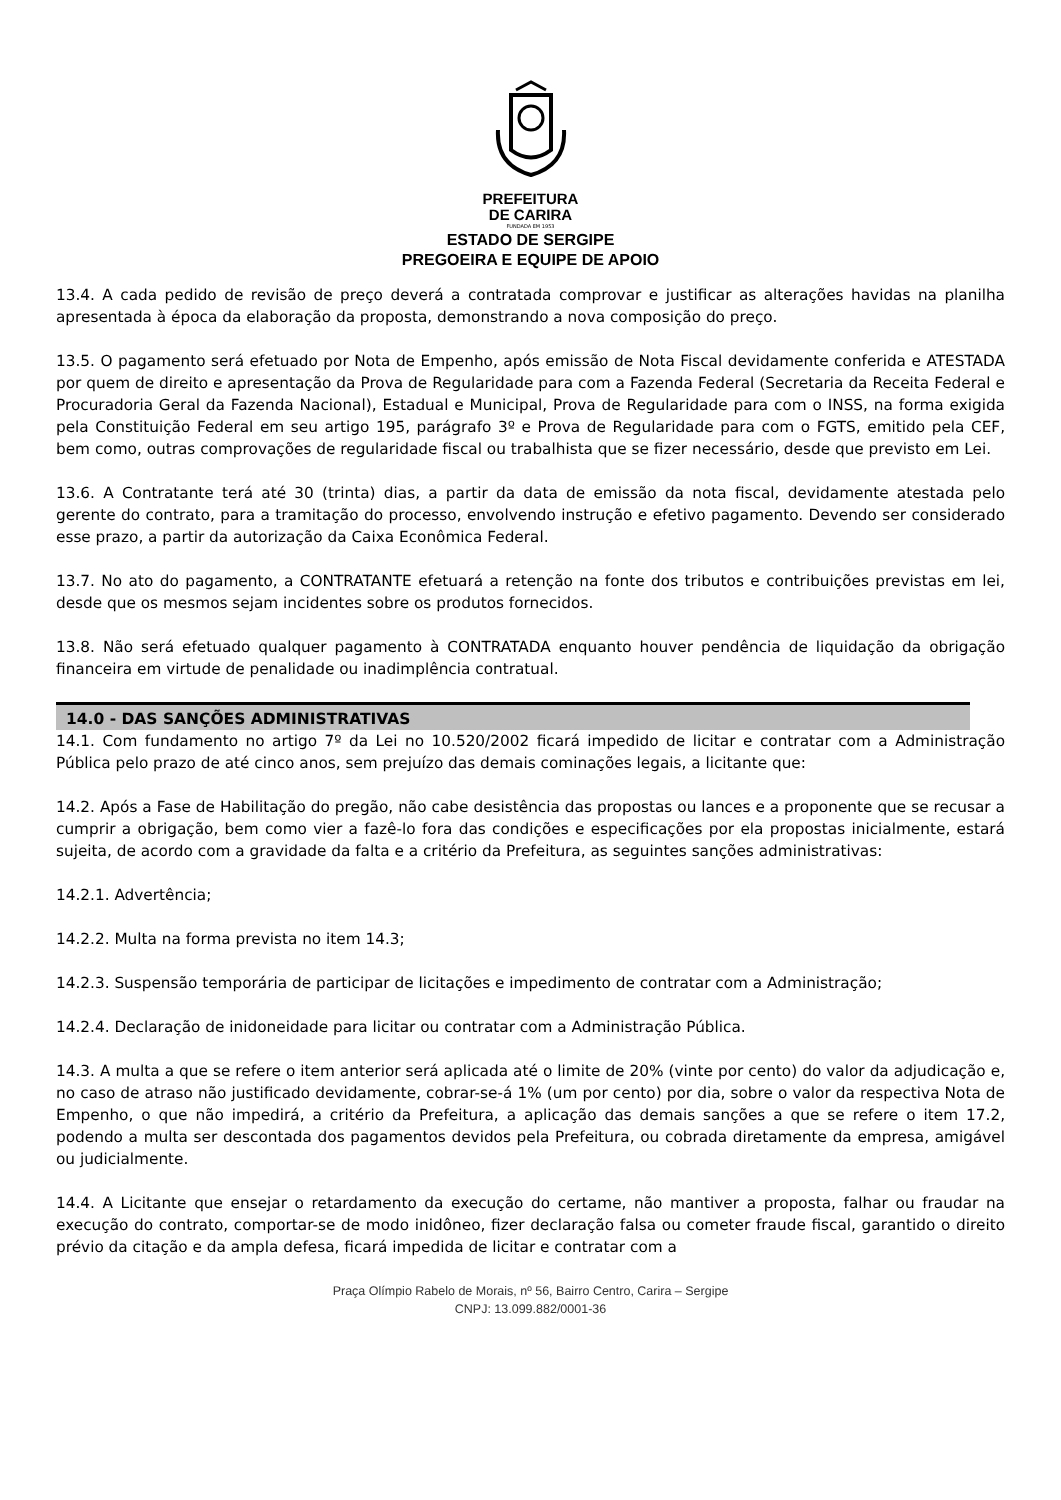PREFEITURA
DE CARIRA
FUNDADA EM 1953
ESTADO DE SERGIPE
PREGOEIRA E EQUIPE DE APOIO
13.4. A cada pedido de revisão de preço deverá a contratada comprovar e justificar as alterações havidas na planilha apresentada à época da elaboração da proposta, demonstrando a nova composição do preço.
13.5. O pagamento será efetuado por Nota de Empenho, após emissão de Nota Fiscal devidamente conferida e ATESTADA por quem de direito e apresentação da Prova de Regularidade para com a Fazenda Federal (Secretaria da Receita Federal e Procuradoria Geral da Fazenda Nacional), Estadual e Municipal, Prova de Regularidade para com o INSS, na forma exigida pela Constituição Federal em seu artigo 195, parágrafo 3º e Prova de Regularidade para com o FGTS, emitido pela CEF, bem como, outras comprovações de regularidade fiscal ou trabalhista que se fizer necessário, desde que previsto em Lei.
13.6. A Contratante terá até 30 (trinta) dias, a partir da data de emissão da nota fiscal, devidamente atestada pelo gerente do contrato, para a tramitação do processo, envolvendo instrução e efetivo pagamento. Devendo ser considerado esse prazo, a partir da autorização da Caixa Econômica Federal.
13.7. No ato do pagamento, a CONTRATANTE efetuará a retenção na fonte dos tributos e contribuições previstas em lei, desde que os mesmos sejam incidentes sobre os produtos fornecidos.
13.8. Não será efetuado qualquer pagamento à CONTRATADA enquanto houver pendência de liquidação da obrigação financeira em virtude de penalidade ou inadimplência contratual.
14.0 - DAS SANÇÕES ADMINISTRATIVAS
14.1. Com fundamento no artigo 7º da Lei no 10.520/2002 ficará impedido de licitar e contratar com a Administração Pública pelo prazo de até cinco anos, sem prejuízo das demais cominações legais, a licitante que:
14.2. Após a Fase de Habilitação do pregão, não cabe desistência das propostas ou lances e a proponente que se recusar a cumprir a obrigação, bem como vier a fazê-lo fora das condições e especificações por ela propostas inicialmente, estará sujeita, de acordo com a gravidade da falta e a critério da Prefeitura, as seguintes sanções administrativas:
14.2.1. Advertência;
14.2.2. Multa na forma prevista no item 14.3;
14.2.3. Suspensão temporária de participar de licitações e impedimento de contratar com a Administração;
14.2.4. Declaração de inidoneidade para licitar ou contratar com a Administração Pública.
14.3. A multa a que se refere o item anterior será aplicada até o limite de 20% (vinte por cento) do valor da adjudicação e, no caso de atraso não justificado devidamente, cobrar-se-á 1% (um por cento) por dia, sobre o valor da respectiva Nota de Empenho, o que não impedirá, a critério da Prefeitura, a aplicação das demais sanções a que se refere o item 17.2, podendo a multa ser descontada dos pagamentos devidos pela Prefeitura, ou cobrada diretamente da empresa, amigável ou judicialmente.
14.4. A Licitante que ensejar o retardamento da execução do certame, não mantiver a proposta, falhar ou fraudar na execução do contrato, comportar-se de modo inidôneo, fizer declaração falsa ou cometer fraude fiscal, garantido o direito prévio da citação e da ampla defesa, ficará impedida de licitar e contratar com a
Praça Olímpio Rabelo de Morais, nº 56, Bairro Centro, Carira – Sergipe
CNPJ: 13.099.882/0001-36